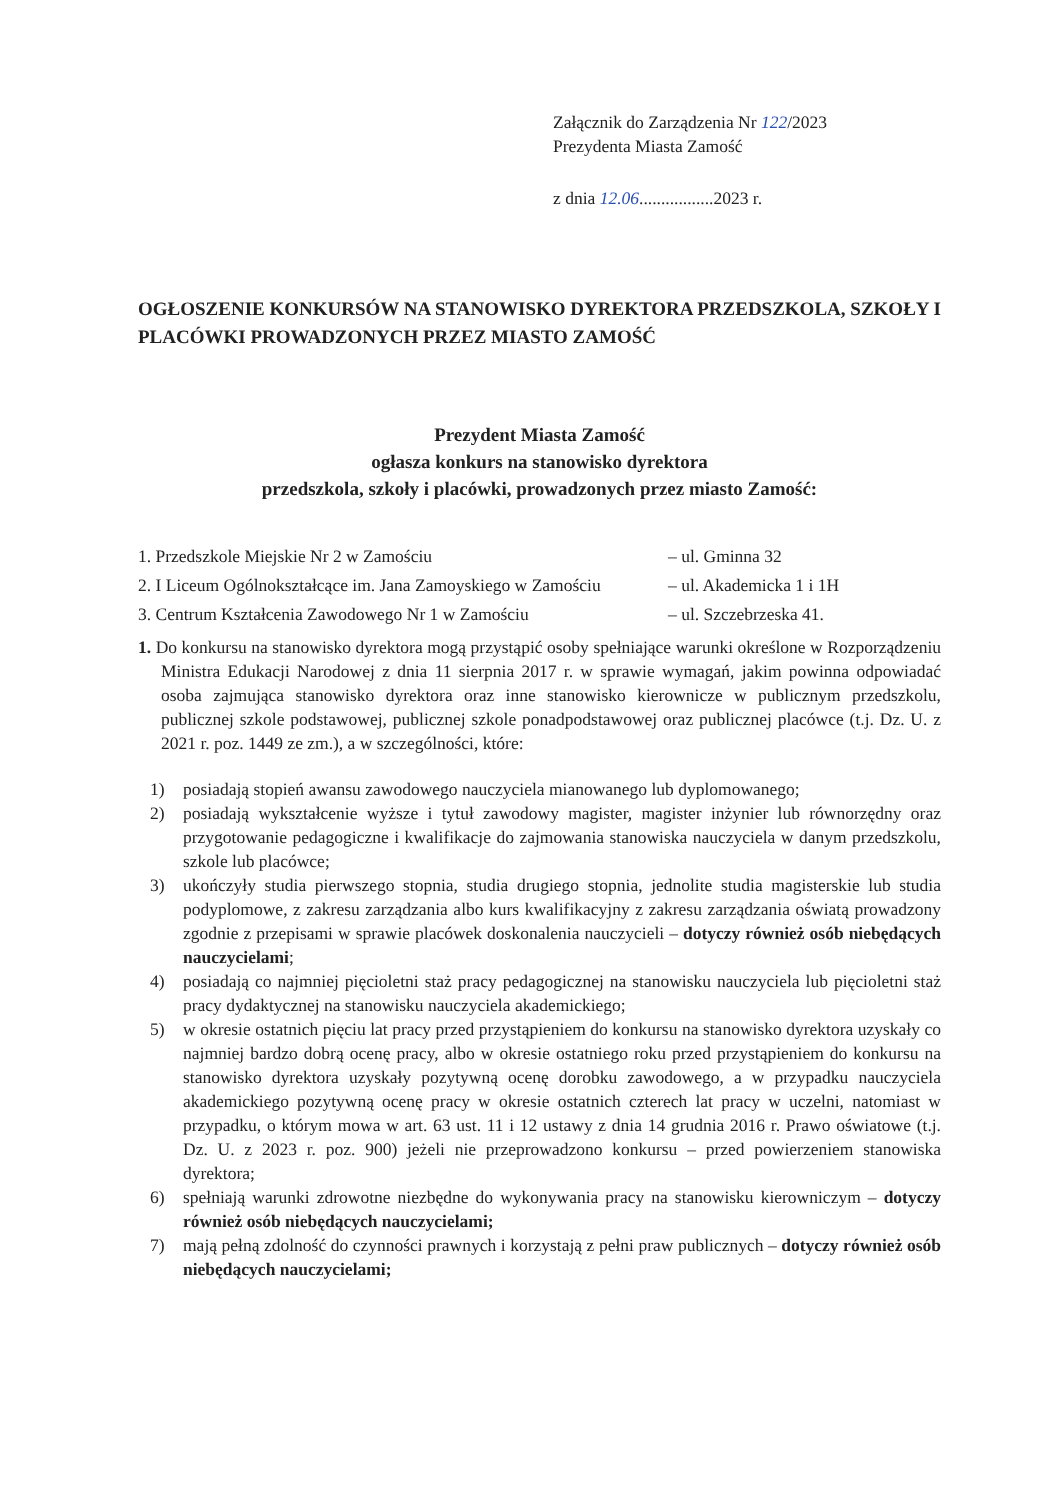Załącznik do Zarządzenia Nr 122/2023
Prezydenta Miasta Zamość
z dnia 12.06.................2023 r.
OGŁOSZENIE KONKURSÓW NA STANOWISKO DYREKTORA PRZEDSZKOLA, SZKOŁY I PLACÓWKI PROWADZONYCH PRZEZ MIASTO ZAMOŚĆ
Prezydent Miasta Zamość
ogłasza konkurs na stanowisko dyrektora
przedszkola, szkoły i placówki, prowadzonych przez miasto Zamość:
1. Przedszkole Miejskie Nr 2 w Zamościu – ul. Gminna 32
2. I Liceum Ogólnokształcące im. Jana Zamoyskiego w Zamościu – ul. Akademicka 1 i 1H
3. Centrum Kształcenia Zawodowego Nr 1 w Zamościu – ul. Szczebrzeska 41.
1. Do konkursu na stanowisko dyrektora mogą przystąpić osoby spełniające warunki określone w Rozporządzeniu Ministra Edukacji Narodowej z dnia 11 sierpnia 2017 r. w sprawie wymagań, jakim powinna odpowiadać osoba zajmująca stanowisko dyrektora oraz inne stanowisko kierownicze w publicznym przedszkolu, publicznej szkole podstawowej, publicznej szkole ponadpodstawowej oraz publicznej placówce (t.j. Dz. U. z 2021 r. poz. 1449 ze zm.), a w szczególności, które:
1) posiadają stopień awansu zawodowego nauczyciela mianowanego lub dyplomowanego;
2) posiadają wykształcenie wyższe i tytuł zawodowy magister, magister inżynier lub równorzędny oraz przygotowanie pedagogiczne i kwalifikacje do zajmowania stanowiska nauczyciela w danym przedszkolu, szkole lub placówce;
3) ukończyły studia pierwszego stopnia, studia drugiego stopnia, jednolite studia magisterskie lub studia podyplomowe, z zakresu zarządzania albo kurs kwalifikacyjny z zakresu zarządzania oświatą prowadzony zgodnie z przepisami w sprawie placówek doskonalenia nauczycieli – dotyczy również osób niebędących nauczycielami;
4) posiadają co najmniej pięcioletni staż pracy pedagogicznej na stanowisku nauczyciela lub pięcioletni staż pracy dydaktycznej na stanowisku nauczyciela akademickiego;
5) w okresie ostatnich pięciu lat pracy przed przystąpieniem do konkursu na stanowisko dyrektora uzyskały co najmniej bardzo dobrą ocenę pracy, albo w okresie ostatniego roku przed przystąpieniem do konkursu na stanowisko dyrektora uzyskały pozytywną ocenę dorobku zawodowego, a w przypadku nauczyciela akademickiego pozytywną ocenę pracy w okresie ostatnich czterech lat pracy w uczelni, natomiast w przypadku, o którym mowa w art. 63 ust. 11 i 12 ustawy z dnia 14 grudnia 2016 r. Prawo oświatowe (t.j. Dz. U. z 2023 r. poz. 900) jeżeli nie przeprowadzono konkursu – przed powierzeniem stanowiska dyrektora;
6) spełniają warunki zdrowotne niezbędne do wykonywania pracy na stanowisku kierowniczym – dotyczy również osób niebędących nauczycielami;
7) mają pełną zdolność do czynności prawnych i korzystają z pełni praw publicznych – dotyczy również osób niebędących nauczycielami;